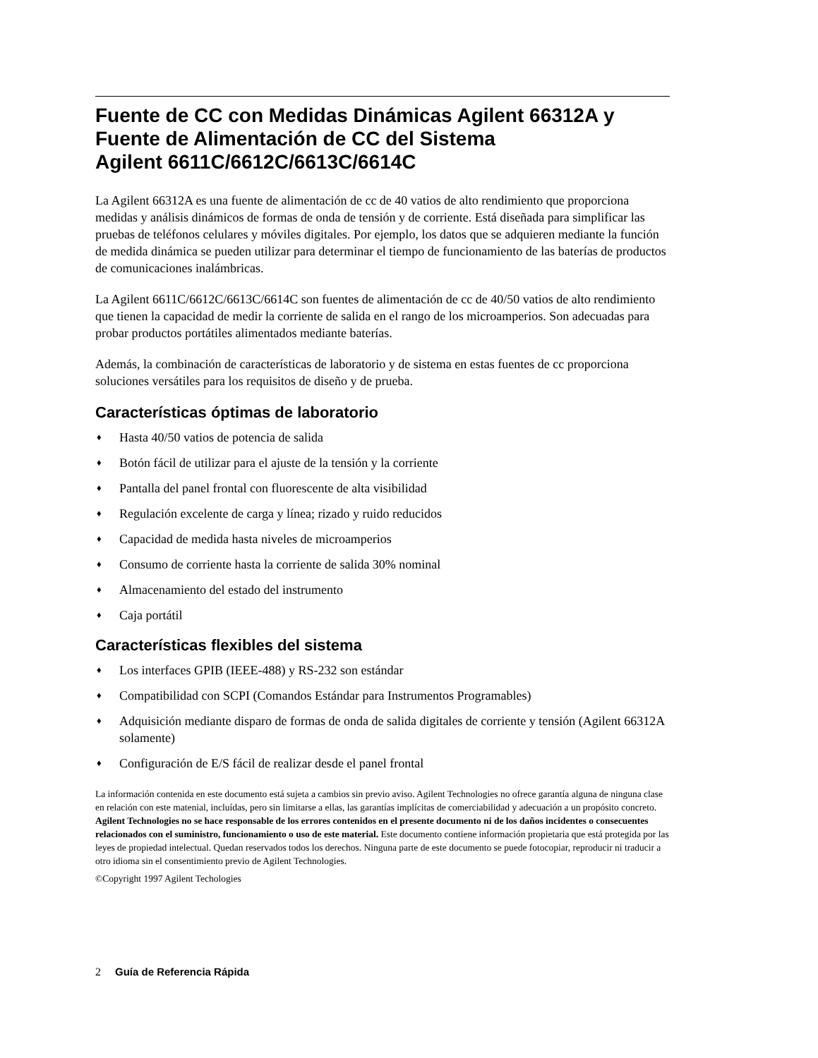Fuente de CC con Medidas Dinámicas Agilent 66312A y Fuente de Alimentación de CC del Sistema
Agilent 6611C/6612C/6613C/6614C
La Agilent 66312A es una fuente de alimentación de cc de 40 vatios de alto rendimiento que proporciona medidas y análisis dinámicos de formas de onda de tensión y de corriente. Está diseñada para simplificar las pruebas de teléfonos celulares y móviles digitales. Por ejemplo, los datos que se adquieren mediante la función de medida dinámica se pueden utilizar para determinar el tiempo de funcionamiento de las baterías de productos de comunicaciones inalámbricas.
La Agilent 6611C/6612C/6613C/6614C son fuentes de alimentación de cc de 40/50 vatios de alto rendimiento que tienen la capacidad de medir la corriente de salida en el rango de los microamperios. Son adecuadas para probar productos portátiles alimentados mediante baterías.
Además, la combinación de características de laboratorio y de sistema en estas fuentes de cc proporciona soluciones versátiles para los requisitos de diseño y de prueba.
Características óptimas de laboratorio
♦ Hasta 40/50 vatios de potencia de salida
♦ Botón fácil de utilizar para el ajuste de la tensión y la corriente
♦ Pantalla del panel frontal con fluorescente de alta visibilidad
♦ Regulación excelente de carga y línea; rizado y ruido reducidos
♦ Capacidad de medida hasta niveles de microamperios
♦ Consumo de corriente hasta la corriente de salida 30% nominal
♦ Almacenamiento del estado del instrumento
♦ Caja portátil
Características flexibles del sistema
♦ Los interfaces GPIB (IEEE-488) y RS-232 son estándar
♦ Compatibilidad con SCPI (Comandos Estándar para Instrumentos Programables)
♦ Adquisición mediante disparo de formas de onda de salida digitales de corriente y tensión (Agilent 66312A solamente)
♦ Configuración de E/S fácil de realizar desde el panel frontal
La información contenida en este documento está sujeta a cambios sin previo aviso. Agilent Technologies no ofrece garantía alguna de ninguna clase en relación con este matenial, incluídas, pero sin limitarse a ellas, las garantías implícitas de comerciabilidad y adecuación a un propósito concreto. Agilent Technologies no se hace responsable de los errores contenidos en el presente documento ni de los daños incidentes o consecuentes relacionados con el suministro, funcionamiento o uso de este material. Este documento contiene información propietaria que está protegida por las leyes de propiedad intelectual. Quedan reservados todos los derechos. Ninguna parte de este documento se puede fotocopiar, reproducir ni traducir a otro idioma sin el consentimiento previo de Agilent Technologies.
©Copyright 1997 Agilent Techologies
2 Guía de Referencia Rápida